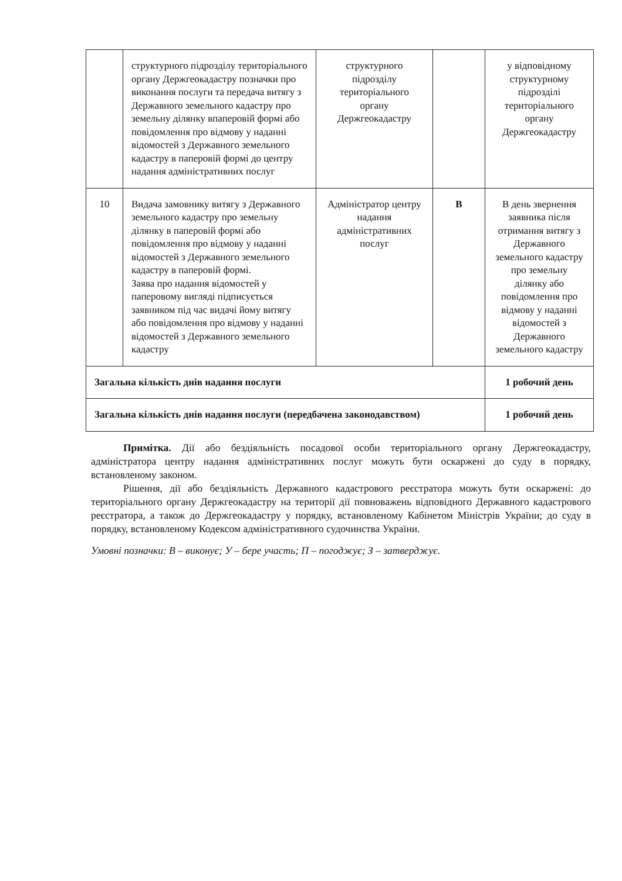| | структурного підрозділу територіального органу Держгеокадастру позначки про виконання послуги та передача витягу з Державного земельного кадастру про земельну ділянку впаперовій формі або повідомлення про відмову у наданні відомостей з Державного земельного кадастру в паперовій формі до центру надання адміністративних послуг | структурного підрозділу територіального органу Держгеокадастру | | у відповідному структурному підрозділі територіального органу Держгеокадастру |
| 10 | Видача замовнику витягу з Державного земельного кадастру про земельну ділянку в паперовій формі або повідомлення про відмову у наданні відомостей з Державного земельного кадастру в паперовій формі. Заява про надання відомостей у паперовому вигляді підписується заявником під час видачі йому витягу або повідомлення про відмову у наданні відомостей з Державного земельного кадастру | Адміністратор центру надання адміністративних послуг | В | В день звернення заявника після отримання витягу з Державного земельного кадастру про земельну ділянку або повідомлення про відмову у наданні відомостей з Державного земельного кадастру |
| Загальна кількість днів надання послуги | | | | 1 робочий день |
| Загальна кількість днів надання послуги (передбачена законодавством) | | | | 1 робочий день |
Примітка. Дії або бездіяльність посадової особи територіального органу Держгеокадастру, адміністратора центру надання адміністративних послуг можуть бути оскаржені до суду в порядку, встановленому законом.
Рішення, дії або бездіяльність Державного кадастрового реєстратора можуть бути оскаржені: до територіального органу Держгеокадастру на території дії повноважень відповідного Державного кадастрового реєстратора, а також до Держгеокадастру у порядку, встановленому Кабінетом Міністрів України; до суду в порядку, встановленому Кодексом адміністративного судочинства України.
Умовні позначки: В – виконує; У – бере участь; П – погоджує; З – затверджує.